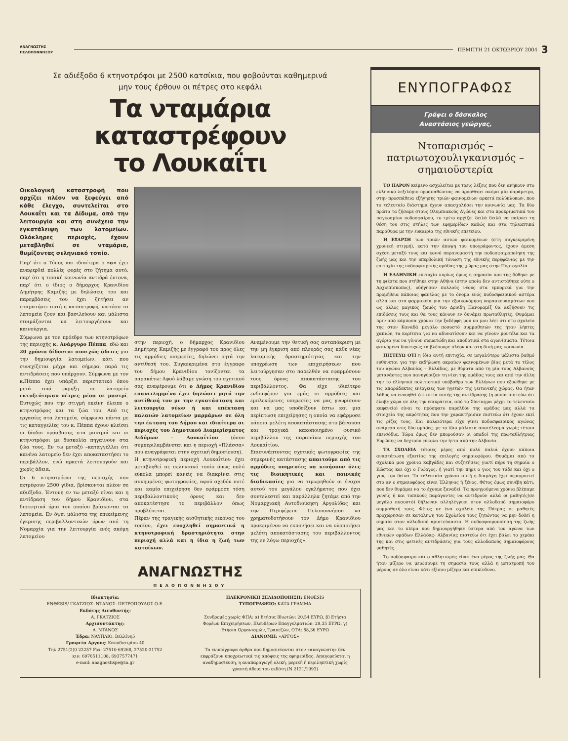ΑΝΑΓΝΩΣΤΗΣ
ΠΕΛΟΠΟΝΝΗΣΟΥ
ΠΕΜΠΤΗ 21 ΟΚΤΩΒΡΙΟΥ 2004
3
Σε αδιέξοδο 6 κτηνοτρόφοι με 2500 κατσίκια, που φοβούνται καθημερινά
μην τους έρθουν οι πέτρες στο κεφάλι
Τα νταμάρια καταστρέφουν
το Λουκαΐτι
Οικολογική καταστροφή που αρχίζει πλέον να ξεφεύγει από κάθε έλεγχο, συντελείται στο Λουκαΐτι και τα Δίδυμα, από την λειτουργία και στη συνέχεια την εγκατάλειψη των λατομείων. Ολόκληρες περιοχές, έχουν μεταβληθεί σε νταμάρια, θυμίζοντας σεληνιακό τοπίο.
Παρ' ότι ο Τύπος και ιδιαίτερα ο «α» έχει αναφερθεί πολλές φορές στο ζήτημα αυτό, παρ' ότι η τοπική κοινωνία αντιδρά έντονα, παρ' ότι ο ίδιος ο δήμαρχος Κρανιδίου Δημήτρης Καμιζής με δηλώσεις του και παρεμβάσεις του έχει ζητήσει αν σταματήσει αυτή η καταστροφή, ωστόσο τα λατομεία ζουν και βασιλεύουν και μάλιστα ετοιμάζονται να λειτουργήσουν και καινούργια.
Σύμφωνα με τον πρόεδρο των κτηνοτρόφων της περιοχής κ. Ανάργυρο Πέππα, εδώ και 20 χρόνια δίδονται συνεχώς άδειες για την δημιουργία λατομείων, κάτι που συνεχίζεται μέχρι και σήμερα, παρά τις αντιδράσεις που υπάρχουν. Σύμφωνα με τον κ.Πέππα έχει υπάρξει περιστατικό όπου μετά από έκρηξη σε λατομείο εκτοξεύτηκαν πέτρες μέσα σε μαντρί. Ευτυχώς που την στιγμή εκείνη έλειπε ο κτηνοτρόφος και τα ζώα του. Από τις εργασίες στα λατομεία, σύμφωνα πάντα με τις καταγγελίες του κ. Πέππα έχουν κλείσει οι δίοδοι πρόσβασης στα μαντριά και οι κτηνοτρόφοι με δυσκολία πηγαίνουν στα ζώα τους. Εν τω μεταξύ –καταγγέλλει ότι κανένα λατομείο δεν έχει αποκαταστήσει το περιβάλλον, ενώ αρκετά λειτουργούν και χωρίς άδεια.
Οι 6 κτηνοτρόφοι της περιοχής που εκτρέφουν 2500 γίδια, βρίσκονται πλέον σε αδιέξοδο. Έντονη εν τω μεταξύ είναι και η αντίδραση του δήμου Κρανιδίου, στα διοικητικά όρια του οποίου βρίσκονται τα λατομεία. Εν όψει μάλιστα της επικείμενης έγκρισης περιβαλλοντικών όρων από τη Νομαρχία για την λειτουργία ενός ακόμη λατομείου
στην περιοχή, ο δήμαρχος Κρανιδίου Δημήτρης Καμιζής με έγγραφό του προς όλες τις αρμόδιες υπηρεσίες, δηλώνει ρητά την αντίθεσή του. Συγκεκριμένα στο έγγραφο του δήμου Κρανιδίου τονίζονται τα παρακάτω: Αφού λάβαμε γνώση του σχετικού σας αναφέρουμε ότι ο Δήμος Κρανιδίου επανειλημμένα έχει δηλώσει ρητά την αντίθεσή του με την εγκατάσταση και λειτουργία νέων ή και επέκταση παλαιών λατομείων μαρμάρων σε όλη την έκταση του Δήμου και ιδιαίτερα σε περιοχές του Δημοτικού Διαμερίσματος Διδύμων – Λουκαΐτίου (όπου συμπεριλαμβάνεται και η περιοχή «Πλάσσα» που αναγράφεται στην σχετική δημοσίευση).
Η κτηνοτροφική περιοχή Λουκαΐτίου έχει μεταβληθεί σε σεληνιακό τοπίο όπως πολύ εύκολα μπορεί κανείς να διακρίνει στις συνημμένες φωτογραφίες, αφού σχεδόν ποτέ και καμία επιχείρηση δεν εφάρμοσε τόση περιβαλλοντικούς όρους και δεν αποκατέστησε το περιβάλλον όπως προβλέπεται.
Πέραν της τραγικής αισθητικής εικόνας του τοπίου, έχει ενοχληθεί σημαντικά η κτηνοτροφική δραστηριότητα στην περιοχή αλλά και η ίδια η ζωή των κατοίκων.
Αναμένουμε την θετική σας ανταπόκριση με την μη έγκριση από πλευράς σας κάθε νέας λατομικής δραστηριότητας και την υποχρέωση των επιχειρήσεων που λειτούργησαν στο παρελθόν να εφαρμόσουν τους όρους αποκατάστασης του περιβάλλοντος. Θα είχε ιδιαίτερο ενδιαφέρον για εμάς οι αρμόδιες και εμπλεκόμενες υπηρεσίες να μας γνωρίσουν και να μας υποδείξουν έστω και μια περίπτωση επιχείρησης η οποία να εφάρμοσε κάποια μελέτη αποκατάστασης στο βάναυσα και τραγικά κακοποιημένο φυσικό περιβάλλον της παραπάνω περιοχής του Λουκαΐτίου.
Επισυνάπτοντας σχετικές φωτογραφίες της σημερινής κατάστασης απαιτούμε από τις αρμόδιες υπηρεσίες να κινήσουν όλες τις διοικητικές και ποινικές διαδικασίες για να τιμωρηθούν οι ένοχοι αυτού του μεγάλου εγκλήματος που έχει συντελεστεί και παράλληλα ζητάμε από την Νομαρχιακή Αυτοδιοίκηση Αργολίδας και την Περιφέρεια Πελοποννήσου να χρηματοδοτήσουν τον Δήμο Κρανιδίου προκειμένου να εκπονήσει και να υλοποιήσει μελέτη αποκατάστασης του περιβάλλοντος της εν λόγω περιοχής».
ΑΝΑΓΝΩΣΤΗΣ
ΠΕΛΟΠΟΝΝΗΣΟΥ
Ιδιοκτησία:
ΕΝΘΕSIS/ ΓΚΑΤΖΙΟΣ- ΝΤΑΝΟΣ- ΠΕΤΡΟΠΟΥΛΟΣ Ο.Ε.
Εκδότης Διευθυντής:
Α. ΓΚΑΤΖΙΟΣ
Αρχισυντάκτης:
Α. ΝΤΑΝΟΣ
Έδρα: ΝΑΥΠΛΙΟ, Βελλίνη5
Γραφεία Αργους: Καποδιστρίου 40
Τηλ 2751(2)0 22257 Fax: 27510-69268, 27520-21752
κιν: 6976511108, 6937577471
e-mail: anagnostispe@in.gr
ΗΛΕΚΡΟΝΙΚΗ ΣΕΛΙΔΟΠΟΙΗΣΗ: ΕΝΘΕSIS
ΤΥΠΟΓΡΑΦΕΙΟ: ΚΑΤΑ ΓΡΑΜΜΑ
Συνδρομές χωρίς ΦΠΑ: α) Ετήσια Ιδιωτών: 20,54 ΕΥΡΩ, β) Ετήσια Φορέων Επιχειρήσεων, Ελευθέρων Επαγγελματιών: 29,35 ΕΥΡΩ, γ) Ετήσια Οργανισμών, Τραπεζών, ΟΤΑ: 88,36 ΕΥΡΩ
ΔΙΑΝΟΜΗ: «ΑΡΓΟΣ»
Τα ενυπόγραφα άρθρα που δημοσιεύονται στον «αναγνώστη» δεν εκφράζουν υποχρεωτικά τις απόψεις της εφημερίδας. Απαγορεύεται η αναδημοσίευση, η αναπαραγωγή ολική, μερική ή περιληπτική χωρίς γραπτή άδεια του εκδότη (Ν 2121/1993)
ΕΝΥΠΟΓΡΑΦΩΣ
Γράφει ο δάσκαλος
Αναστάσιος γεώργας,
Ντοπαρισμός –
πατριωτοχουλιγκανισμός –
σημαιοϋστερία
ΤΟ ΠΑΡΟΝ κείμενο ασχολείται με τρεις λέξεις που δεν ανήκουν στο ελληνικό λεξιλόγιο προσπαθώντας να προσθέσει ακόμα μία παράμετρο, στην προσπάθεια εξήγησης τριών φαινομένων αρκετά πολύπλοκων, που το τελευταίο διάστημα έχουν απασχολήσει την κοινωνία μας. Τα δύο πρώτα τα ζήσαμε στους Ολυμπιακούς Αγώνες και στα προκριματικά του παγκοσμίου ποδοσφαίρου, το τρίτο αρχίζει δειλά δειλά να παίρνει τη θέση του στις στήλες των εφημερίδων καθώς και στα τηλεοπτικά παράθυρα με την ευκαιρία της εθνικής επετείου.
Η ΕΞΑΡΣΗ των τριών αυτών φαινομένων (στη συγκεκριμένη χρονική στιγμή), κατά την άποψη του υπογράφοντος, έχουν άμεση σχέση μεταξύ τους και κοινό παρανομαστή την ποδοσφαιροποίηση της ζωής μας και την υπερβολική τόνωση της εθνικής περηφάνιας με την επιτυχία της ποδοσφαιρικής ομάδας της χώρας μας στην Πορτογαλία.
Η ΕΛΛΗΝΙΚΗ επιτυχία κυρίως όμως η σημασία που της δόθηκε με τη φιέστα που στήθηκε στην Αθήνα (στην οποία δεν αντιστάθηκε ούτε ο Αρχιεπίσκοπος), οδήγησαν πολλούς νέους στα εμπορικά για την προμήθεια κάποιας φανέλας με το όνομα ενός ποδοσφαιρικού αστέρα αλλά και στα φαρμακεία για την εξοικονόμηση παρασκευασμάτων που ως άλλος μαγικός ζωμός του Δρυίδη Πανοραμίξ θα αυξήσουν τις επιδόσεις τους και θα τους κάνουν εν δυνάμει πρωταθλητές. Θυμάμαι πριν από κάμποσα χρόνια την ξαδέρφη μου να μου λέει ότι στο σχολείο της στον Καναδά μεγάλο ποσοστό συμμαθητών της ήταν λήπτες χαπιών, τα κορίτσια για να αδυνατίσουν και να γίνουν μοντέλα και τα αγόρια για να γίνουν σωματώδη και αποδοτικά στα αγωνίσματα. Τέτοια φαινόμενα δυστυχώς τα βλέπουμε πλέον και στη δική μας κοινωνία.
ΠΙΣΤΕΥΩ ΟΤΙ η ίδια αυτή επιτυχία, σε μεγαλύτερο μάλιστα βαθμό ευθύνεται για την εκδήλωση ακραίων φαινομένων βίας μετά το τέλος του αγώνα Αλβανίας – Ελλάδας, με θύματα από τη μία τους Αλβανούς μετανάστες που πανηγύριζαν τη νίκη της ομάδας τους και από την άλλη την το ελληνικό πολιτιστικό υπόβαθρο των Ελλήνων που εξοώθηκε με τις απαράδεκτες ενέργειες των ηγετών της γειτονικής χώρας. Θα ήταν λάθος να εννοηθεί ότι αιτία αυτής της αντίδρασης (η οποία πιστεύω ότι έλαβε χώρα σε όλη την επικράτεια, από το Σύνταγμα μέχρι το τελευταίο καφενείο) είναι το πρόσφατο παρελθόν της ομάδας μας αλλά τα στοιχεία της ακρότητας που την χαρακτήρισαν πιστεύω ότι έχουν εκεί τις ρίζες τους. Και παλαιότερα είχε γίνει ποδοσφαιρικός αγώνας ανάμεσα στις δύο ομάδες, με το ίδιο μάλιστα αποτέλεσμα χωρίς τέτοια επεισόδια. Τώρα όμως δεν μπορούσαν οι οπαδοί της πρωταθλήτριας Ευρώπης να δεχτούν εύκολα την ήττα από την Αλβανία.
ΤΑ ΣΧΟΛΕΙΑ τέτοιες μέρες από πολύ παλιά έχουν κάποια αναστάτωση εξαιτίας της επιλογής σημαιοφόρου. Θυμάμαι από τα σχολικά μου χρόνια καβγάδες και συζητήσεις γιατί πήρε τη σημαία ο Κώστας και όχι ο Γιώργος, ή γιατί την πήρε ο γιος του τάδε και όχι ο γιος του δείνα. Τα τελευταία χρόνια αυτή η διαμάχη έχει περιοριστεί στο αν ο σημαιοφόρος είναι Έλληνας ή ξένος. Φέτος όμως συνέβη κάτι, που δεν θυμάμαι να το έχουμε ξαναδεί. Τα προηγούμενα χρόνια βλέπαμε γονείς ή και τοπικούς παράγοντες να αντιδρούν αλλά οι μαθητές(σε μεγάλο ποσοστό) δήλωναν αλληλέγγυοι στον αλλοδαπό σημαιοφόρο συμμαθητή τους. Φέτος σε ένα σχολείο της Πάτρας οι μαθητές προχώρησαν σε κατάληψη του Σχολείου τους ζητώντας να μην δοθεί η σημαία στον αλλοδαπό αριστεύσαντα. Η ποδοσφαιροποίηση της ζωής μας και το κλίμα που δημιουργήθηκε ύστερα από τον αγώνα των εθνικών ομάδων Ελλάδας- Αλβανίας πιστεύω ότι έχει βάλει το χεράκι της και στις φετινές αντιδράσεις για τους αλλοδαπούς σημαιοφόρους μαθητές.
Το ποδόσφαιρο και ο αθλητισμός είναι ένα μέρος της ζωής μας. Θα ήταν μίζερο να μειώσουμε τη σημασία τους αλλά η μετατροπή του μέρους σε όλο είναι κάτι εξίσου μίζερο και επικίνδυνο.